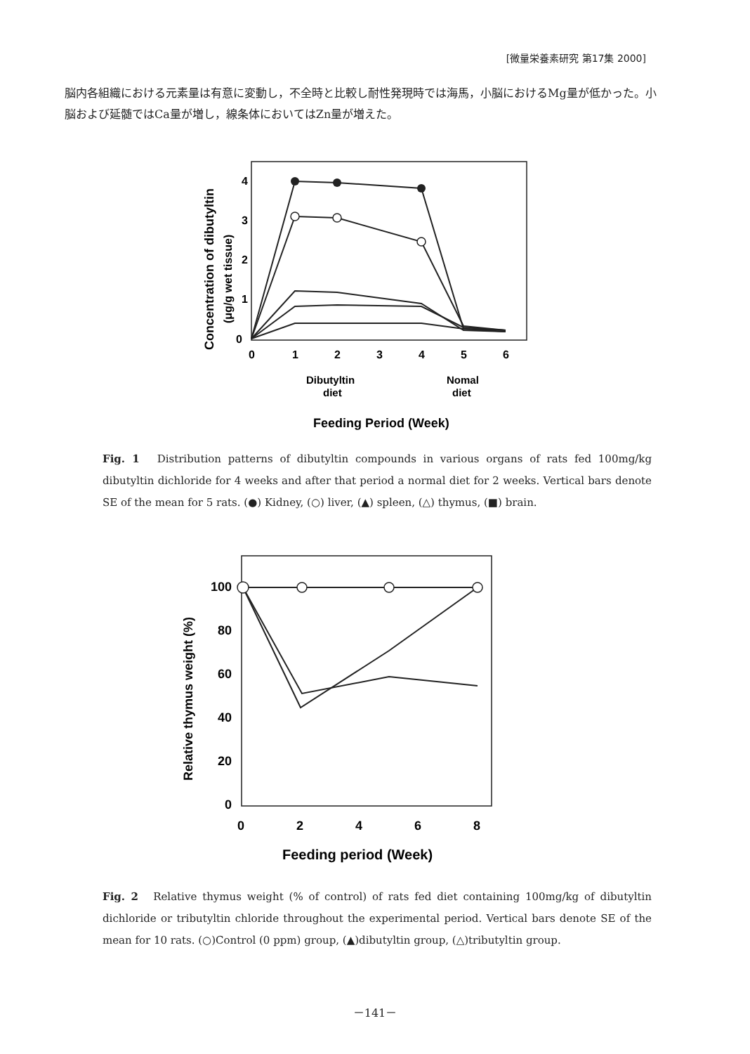[微量栄養素研究 第17集 2000]
脳内各組織における元素量は有意に変動し，不全時と比較し耐性発現時では海馬，小脳におけるMg量が低かった。小脳および延髄ではCa量が増し，線条体においてはZn量が増えた。
4
3
2
1
0
0
1
2
3
4
5
6
Dibutyltin
diet
Nomal
diet
Feeding Period (Week)
Concentration of dibutyltin
(μg/g wet tissue)
Fig. 1　Distribution patterns of dibutyltin compounds in various organs of rats fed 100mg/kg dibutyltin dichloride for 4 weeks and after that period a normal diet for 2 weeks. Vertical bars denote SE of the mean for 5 rats. (●) Kidney, (○) liver, (▲) spleen, (△) thymus, (■) brain.
100
80
60
40
20
0
0
2
4
6
8
Feeding period (Week)
Relative thymus weight (%)
Fig. 2　Relative thymus weight (% of control) of rats fed diet containing 100mg/kg of dibutyltin dichloride or tributyltin chloride throughout the experimental period. Vertical bars denote SE of the mean for 10 rats. (○)Control (0 ppm) group, (▲)dibutyltin group, (△)tributyltin group.
－141－